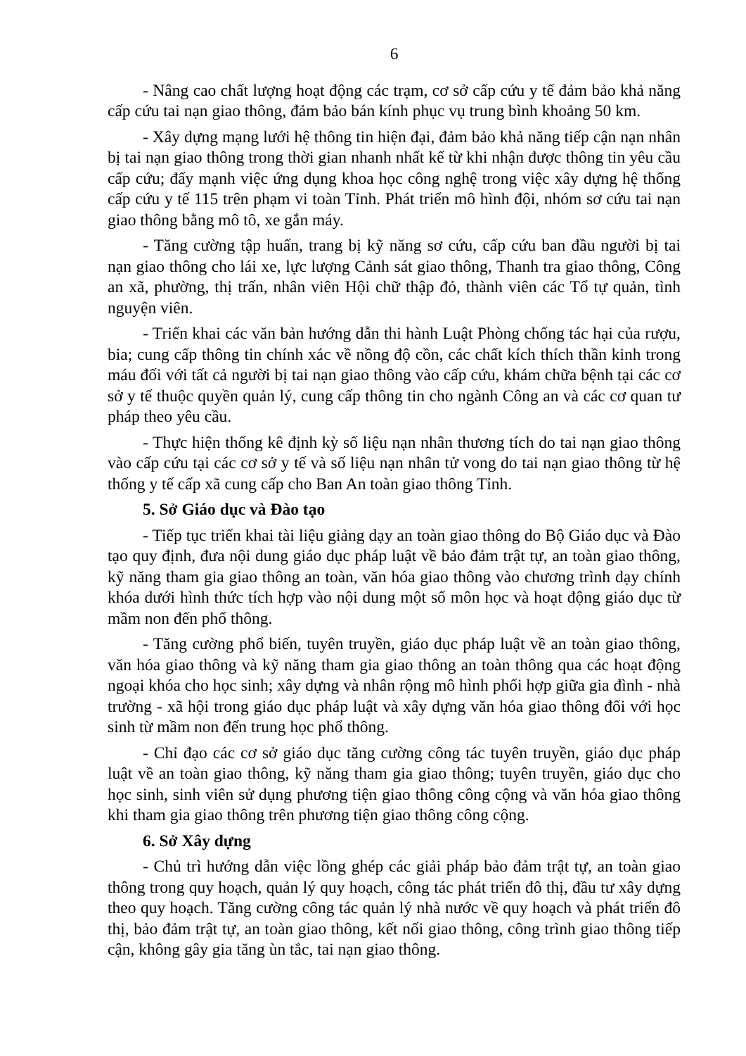6
- Nâng cao chất lượng hoạt động các trạm, cơ sở cấp cứu y tế đảm bảo khả năng cấp cứu tai nạn giao thông, đảm bảo bán kính phục vụ trung bình khoảng 50 km.
- Xây dựng mạng lưới hệ thông tin hiện đại, đảm bảo khả năng tiếp cận nạn nhân bị tai nạn giao thông trong thời gian nhanh nhất kể từ khi nhận được thông tin yêu cầu cấp cứu; đẩy mạnh việc ứng dụng khoa học công nghệ trong việc xây dựng hệ thống cấp cứu y tế 115 trên phạm vi toàn Tỉnh. Phát triển mô hình đội, nhóm sơ cứu tai nạn giao thông bằng mô tô, xe gắn máy.
- Tăng cường tập huấn, trang bị kỹ năng sơ cứu, cấp cứu ban đầu người bị tai nạn giao thông cho lái xe, lực lượng Cảnh sát giao thông, Thanh tra giao thông, Công an xã, phường, thị trấn, nhân viên Hội chữ thập đỏ, thành viên các Tổ tự quản, tình nguyện viên.
- Triển khai các văn bản hướng dẫn thi hành Luật Phòng chống tác hại của rượu, bia; cung cấp thông tin chính xác về nồng độ cồn, các chất kích thích thần kinh trong máu đối với tất cả người bị tai nạn giao thông vào cấp cứu, khám chữa bệnh tại các cơ sở y tế thuộc quyền quản lý, cung cấp thông tin cho ngành Công an và các cơ quan tư pháp theo yêu cầu.
- Thực hiện thống kê định kỳ số liệu nạn nhân thương tích do tai nạn giao thông vào cấp cứu tại các cơ sở y tế và số liệu nạn nhân tử vong do tai nạn giao thông từ hệ thống y tế cấp xã cung cấp cho Ban An toàn giao thông Tỉnh.
5. Sở Giáo dục và Đào tạo
- Tiếp tục triển khai tài liệu giảng dạy an toàn giao thông do Bộ Giáo dục và Đào tạo quy định, đưa nội dung giáo dục pháp luật về bảo đảm trật tự, an toàn giao thông, kỹ năng tham gia giao thông an toàn, văn hóa giao thông vào chương trình dạy chính khóa dưới hình thức tích hợp vào nội dung một số môn học và hoạt động giáo dục từ mầm non đến phổ thông.
- Tăng cường phổ biến, tuyên truyền, giáo dục pháp luật về an toàn giao thông, văn hóa giao thông và kỹ năng tham gia giao thông an toàn thông qua các hoạt động ngoại khóa cho học sinh; xây dựng và nhân rộng mô hình phối hợp giữa gia đình - nhà trường - xã hội trong giáo dục pháp luật và xây dựng văn hóa giao thông đối với học sinh từ mầm non đến trung học phổ thông.
- Chỉ đạo các cơ sở giáo dục tăng cường công tác tuyên truyền, giáo dục pháp luật về an toàn giao thông, kỹ năng tham gia giao thông; tuyên truyền, giáo dục cho học sinh, sinh viên sử dụng phương tiện giao thông công cộng và văn hóa giao thông khi tham gia giao thông trên phương tiện giao thông công cộng.
6. Sở Xây dựng
- Chủ trì hướng dẫn việc lồng ghép các giải pháp bảo đảm trật tự, an toàn giao thông trong quy hoạch, quản lý quy hoạch, công tác phát triển đô thị, đầu tư xây dựng theo quy hoạch. Tăng cường công tác quản lý nhà nước về quy hoạch và phát triển đô thị, bảo đảm trật tự, an toàn giao thông, kết nối giao thông, công trình giao thông tiếp cận, không gây gia tăng ùn tắc, tai nạn giao thông.